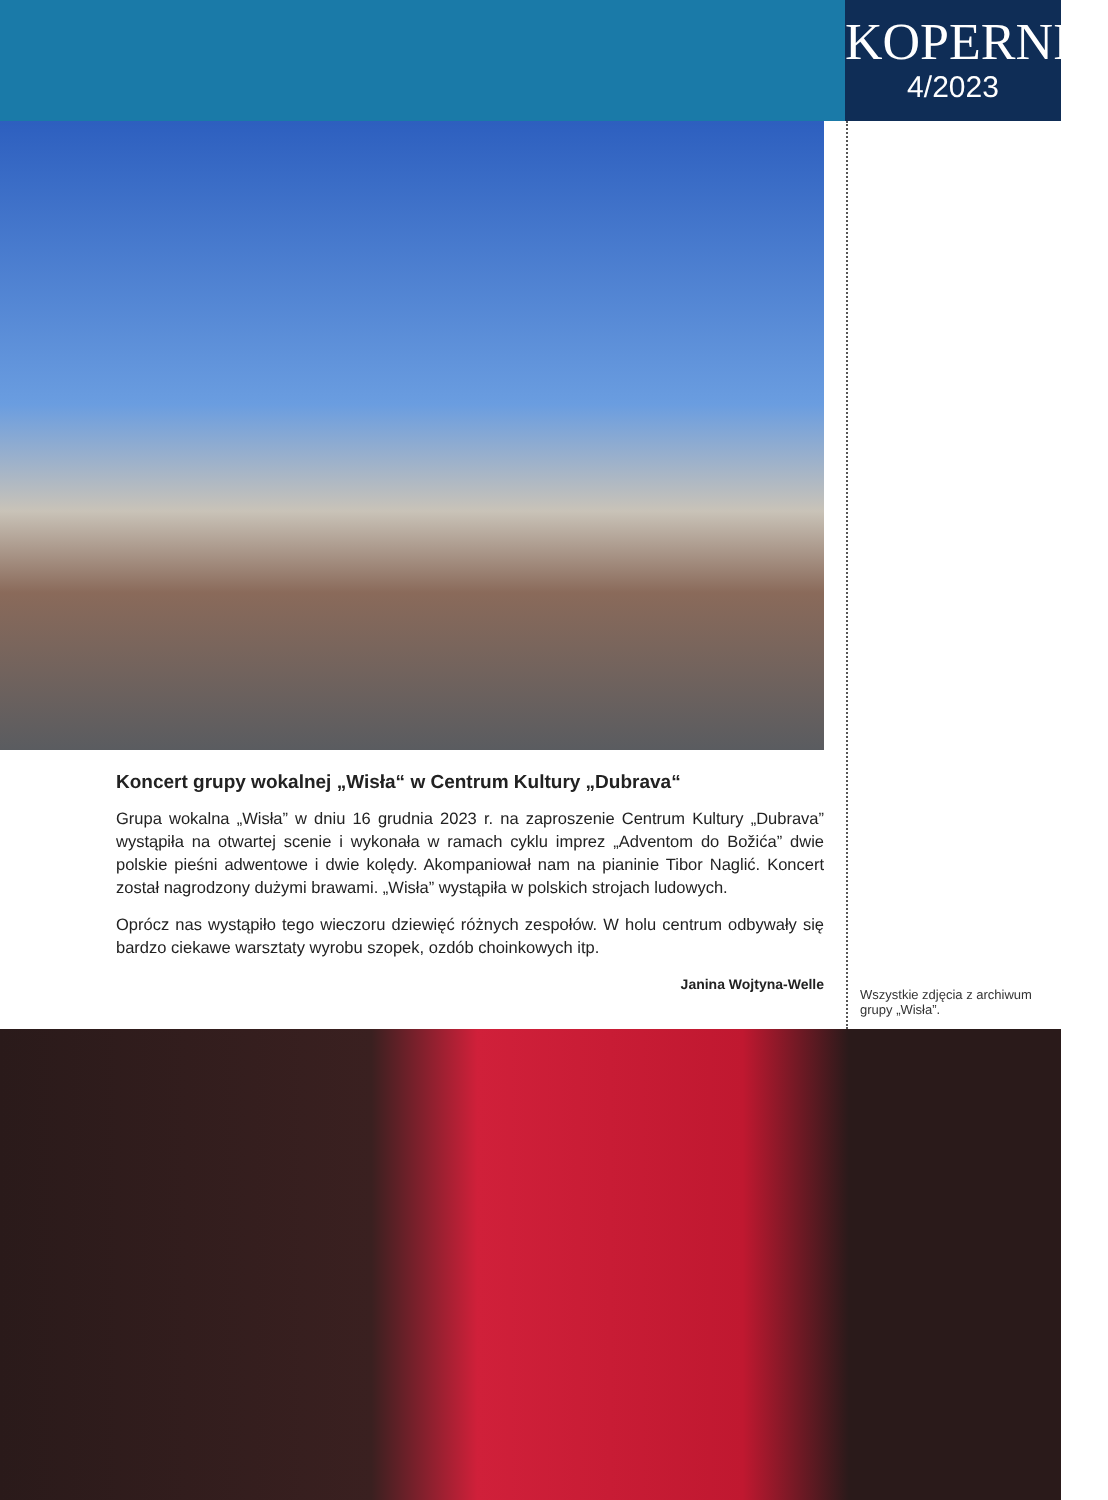KOPERNIK
4/2023
Koncert grupy wokalnej „Wisła“ w Centrum Kultury „Dubrava“
Grupa wokalna „Wisła” w dniu 16 grudnia 2023 r. na zaproszenie Centrum Kultury „Dubrava” wystąpiła na otwartej scenie i wykonała w ramach cyklu imprez „Adventom do Božića” dwie polskie pieśni adwentowe i dwie kolędy. Akompaniował nam na pianinie Tibor Naglić. Koncert został nagrodzony dużymi brawami. „Wisła” wystąpiła w polskich strojach ludowych.
Oprócz nas wystąpiło tego wieczoru dziewięć różnych zespołów. W holu centrum odbywały się bardzo ciekawe warsztaty wyrobu szopek, ozdób choinkowych itp.
Janina Wojtyna-Welle
Wszystkie zdjęcia z archiwum grupy „Wisła”.